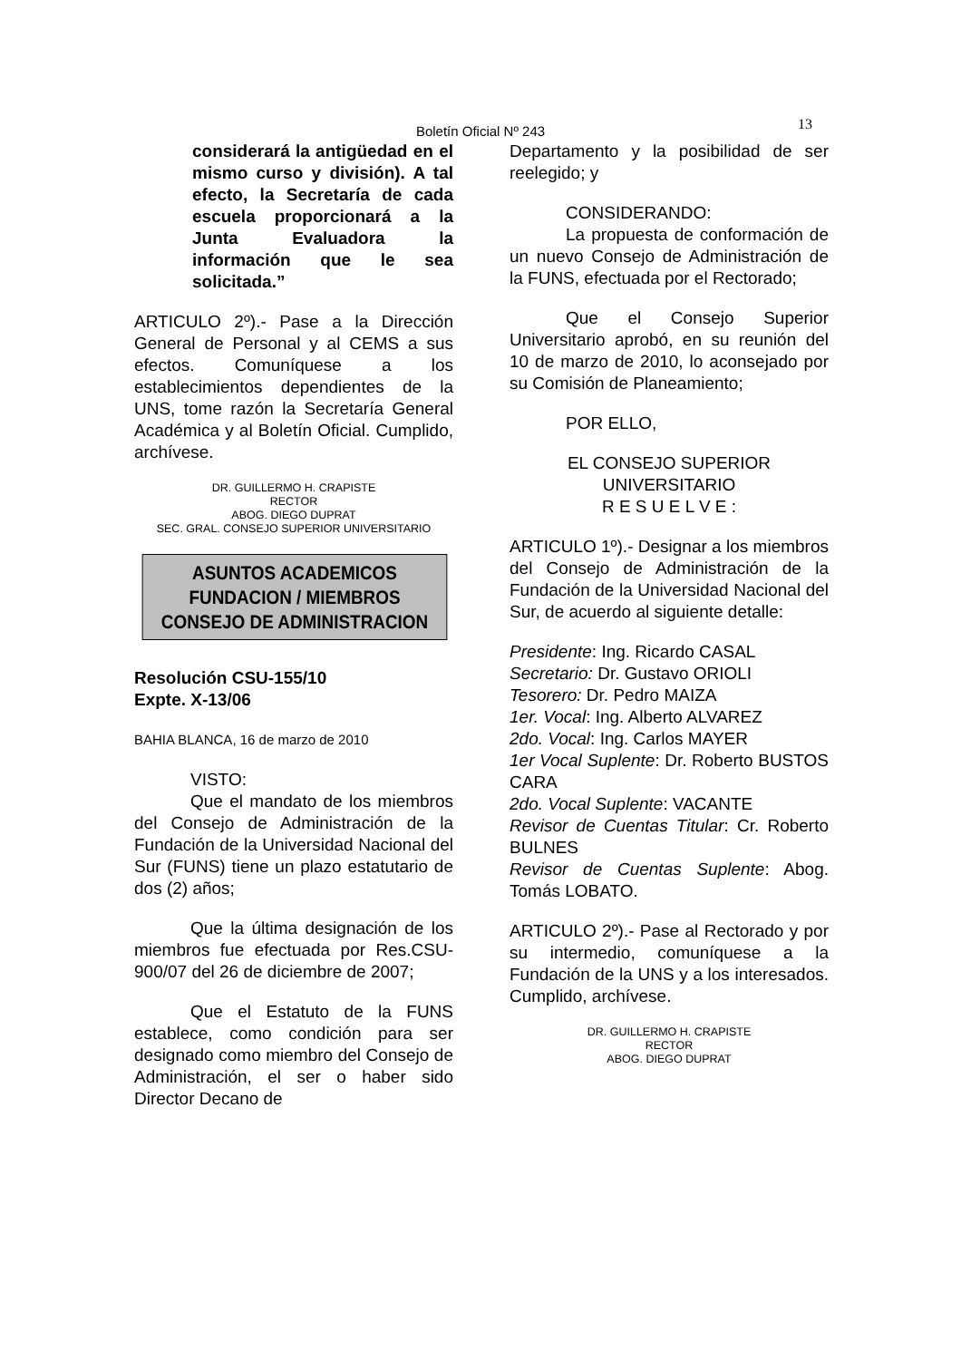Boletín Oficial Nº 243 13
considerará la antigüedad en el mismo curso y división). A tal efecto, la Secretaría de cada escuela proporcionará a la Junta Evaluadora la información que le sea solicitada.”
ARTICULO 2º).- Pase a la Dirección General de Personal y al CEMS a sus efectos. Comuníquese a los establecimientos dependientes de la UNS, tome razón la Secretaría General Académica y al Boletín Oficial. Cumplido, archívese.
DR. GUILLERMO H. CRAPISTE
RECTOR
ABOG. DIEGO DUPRAT
SEC. GRAL. CONSEJO SUPERIOR UNIVERSITARIO
ASUNTOS ACADEMICOS
FUNDACION / MIEMBROS
CONSEJO DE ADMINISTRACION
Resolución CSU-155/10
Expte. X-13/06
BAHIA BLANCA, 16 de marzo de 2010
VISTO:
Que el mandato de los miembros del Consejo de Administración de la Fundación de la Universidad Nacional del Sur (FUNS) tiene un plazo estatutario de dos (2) años;
Que la última designación de los miembros fue efectuada por Res.CSU-900/07 del 26 de diciembre de 2007;
Que el Estatuto de la FUNS establece, como condición para ser designado como miembro del Consejo de Administración, el ser o haber sido Director Decano de
Departamento y la posibilidad de ser reelegido; y
CONSIDERANDO:
La propuesta de conformación de un nuevo Consejo de Administración de la FUNS, efectuada por el Rectorado;
Que el Consejo Superior Universitario aprobó, en su reunión del 10 de marzo de 2010, lo aconsejado por su Comisión de Planeamiento;
POR ELLO,
EL CONSEJO SUPERIOR UNIVERSITARIO
R E S U E L V E :
ARTICULO 1º).- Designar a los miembros del Consejo de Administración de la Fundación de la Universidad Nacional del Sur, de acuerdo al siguiente detalle:
Presidente: Ing. Ricardo CASAL
Secretario: Dr. Gustavo ORIOLI
Tesorero: Dr. Pedro MAIZA
1er. Vocal: Ing. Alberto ALVAREZ
2do. Vocal: Ing. Carlos MAYER
1er Vocal Suplente: Dr. Roberto BUSTOS CARA
2do. Vocal Suplente: VACANTE
Revisor de Cuentas Titular: Cr. Roberto BULNES
Revisor de Cuentas Suplente: Abog. Tomás LOBATO.
ARTICULO 2º).- Pase al Rectorado y por su intermedio, comuníquese a la Fundación de la UNS y a los interesados. Cumplido, archívese.
DR. GUILLERMO H. CRAPISTE
RECTOR
ABOG. DIEGO DUPRAT